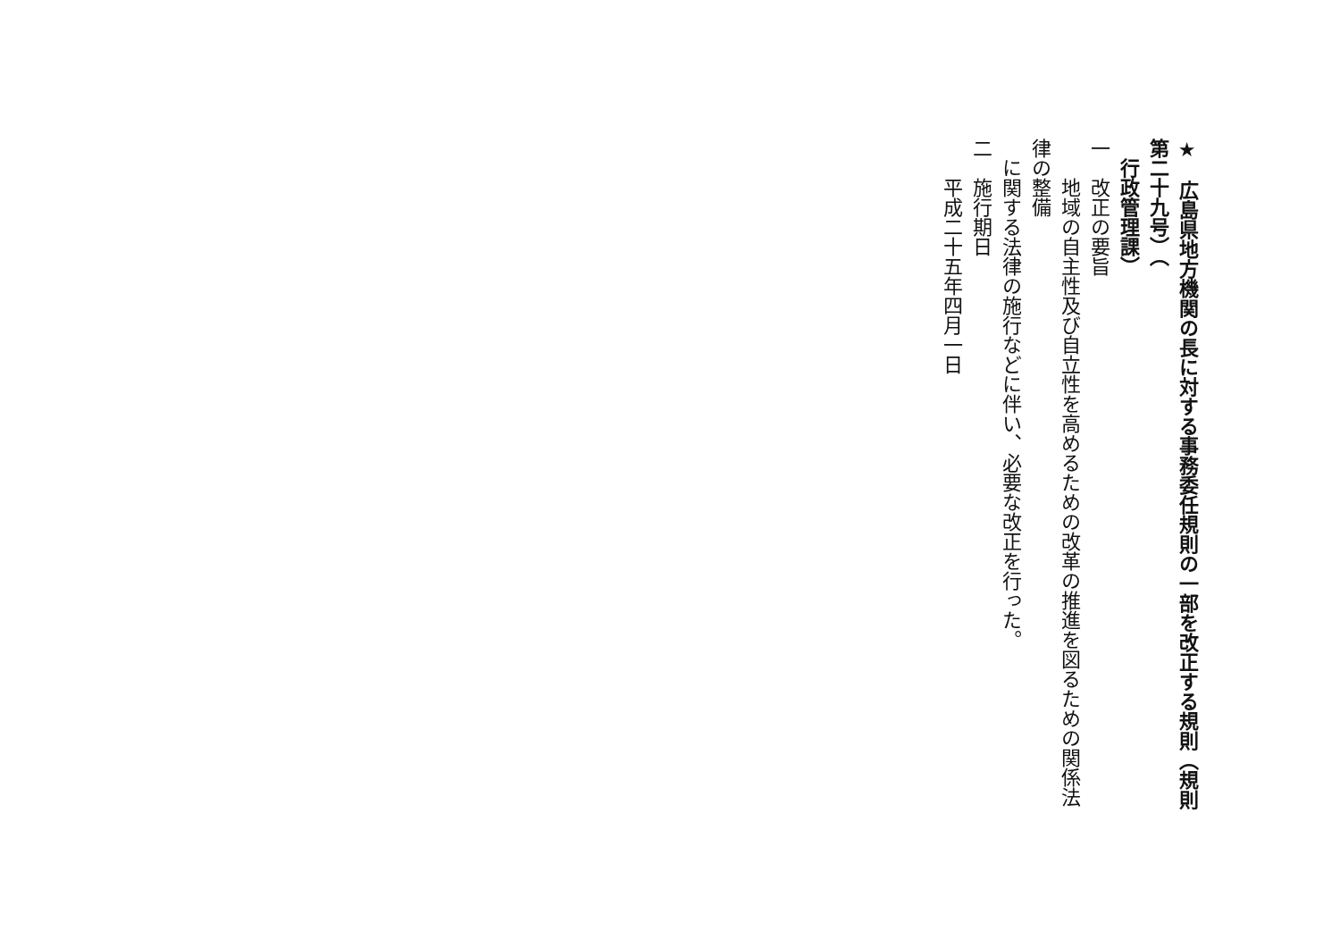★　広島県地方機関の長に対する事務委任規則の一部を改正する規則（規則第二十九号）（
　行政管理課）
一　改正の要旨
　　地域の自主性及び自立性を高めるための改革の推進を図るための関係法律の整備
　に関する法律の施行などに伴い、必要な改正を行った。
二　施行期日
　　平成二十五年四月一日